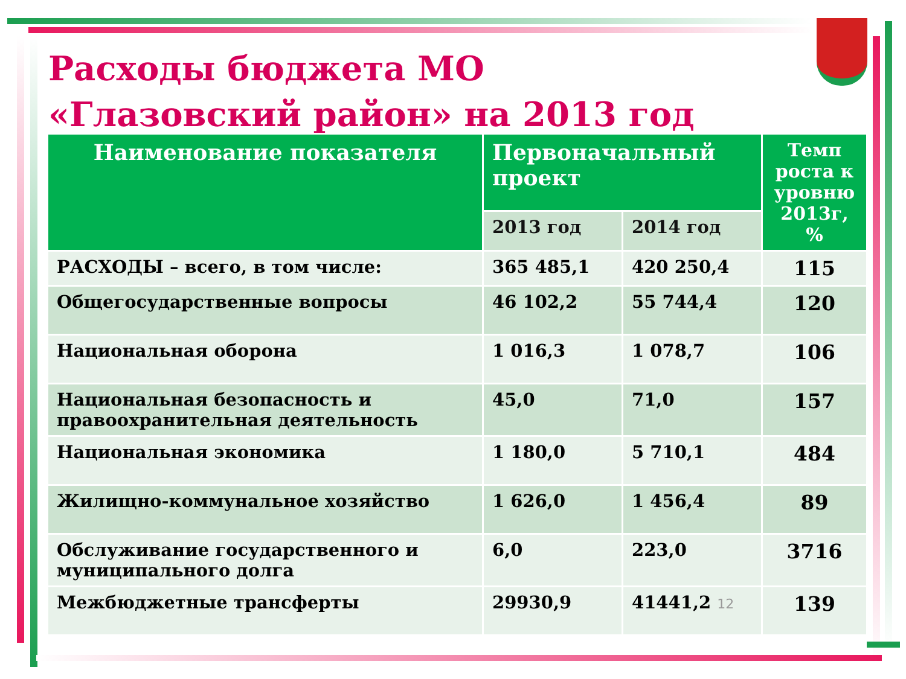Расходы бюджета МО «Глазовский район» на 2013 год
| Наименование показателя | Первоначальный проект | | Темп роста к уровню 2013г, % |
| --- | --- | --- | --- |
| | 2013 год | 2014 год | |
| РАСХОДЫ – всего, в том числе: | 365 485,1 | 420 250,4 | 115 |
| Общегосударственные вопросы | 46 102,2 | 55 744,4 | 120 |
| Национальная оборона | 1 016,3 | 1 078,7 | 106 |
| Национальная безопасность и правоохранительная деятельность | 45,0 | 71,0 | 157 |
| Национальная экономика | 1 180,0 | 5 710,1 | 484 |
| Жилищно-коммунальное хозяйство | 1 626,0 | 1 456,4 | 89 |
| Обслуживание государственного и муниципального долга | 6,0 | 223,0 | 3716 |
| Межбюджетные трансферты | 29930,9 | 41441,2 12 | 139 |